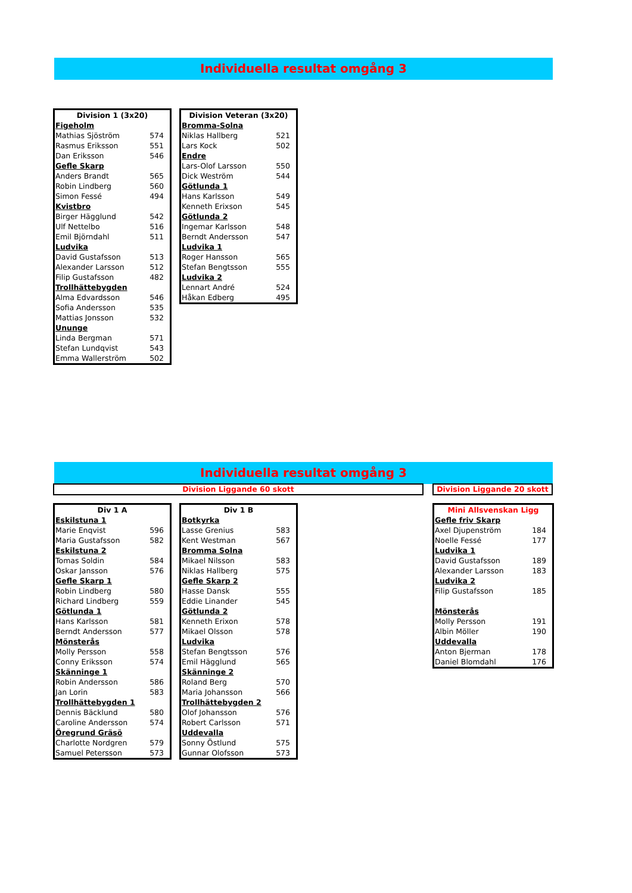Individuella resultat omgång 3
| Division 1 (3x20) | |
| --- | --- |
| Figeholm | |
| Mathias Sjöström | 574 |
| Rasmus Eriksson | 551 |
| Dan Eriksson | 546 |
| Gefle Skarp | |
| Anders Brandt | 565 |
| Robin Lindberg | 560 |
| Simon Fessé | 494 |
| Kvistbro | |
| Birger Hägglund | 542 |
| Ulf Nettelbo | 516 |
| Emil Björndahl | 511 |
| Ludvika | |
| David Gustafsson | 513 |
| Alexander Larsson | 512 |
| Filip Gustafsson | 482 |
| Trollhättebygden | |
| Alma Edvardsson | 546 |
| Sofia Andersson | 535 |
| Mattias Jonsson | 532 |
| Ununge | |
| Linda Bergman | 571 |
| Stefan Lundqvist | 543 |
| Emma Wallerström | 502 |
| Division Veteran (3x20) | |
| --- | --- |
| Bromma-Solna | |
| Niklas Hallberg | 521 |
| Lars Kock | 502 |
| Endre | |
| Lars-Olof Larsson | 550 |
| Dick Weström | 544 |
| Götlunda 1 | |
| Hans Karlsson | 549 |
| Kenneth Erixson | 545 |
| Götlunda 2 | |
| Ingemar Karlsson | 548 |
| Berndt Andersson | 547 |
| Ludvika 1 | |
| Roger Hansson | 565 |
| Stefan Bengtsson | 555 |
| Ludvika 2 | |
| Lennart André | 524 |
| Håkan Edberg | 495 |
Individuella resultat omgång 3
Division Liggande 60 skott Division Liggande 20 skott
| Div 1 A | |
| --- | --- |
| Eskilstuna 1 | |
| Marie Enqvist | 596 |
| Maria Gustafsson | 582 |
| Eskilstuna 2 | |
| Tomas Soldin | 584 |
| Oskar Jansson | 576 |
| Gefle Skarp 1 | |
| Robin Lindberg | 580 |
| Richard Lindberg | 559 |
| Götlunda 1 | |
| Hans Karlsson | 581 |
| Berndt Andersson | 577 |
| Mönsterås | |
| Molly Persson | 558 |
| Conny Eriksson | 574 |
| Skänninge 1 | |
| Robin Andersson | 586 |
| Jan Lorin | 583 |
| Trollhättebygden 1 | |
| Dennis Bäcklund | 580 |
| Caroline Andersson | 574 |
| Öregrund Gräsö | |
| Charlotte Nordgren | 579 |
| Samuel Petersson | 573 |
| Div 1 B | |
| --- | --- |
| Botkyrka | |
| Lasse Grenius | 583 |
| Kent Westman | 567 |
| Bromma Solna | |
| Mikael Nilsson | 583 |
| Niklas Hallberg | 575 |
| Gefle Skarp 2 | |
| Hasse Dansk | 555 |
| Eddie Linander | 545 |
| Götlunda 2 | |
| Kenneth Erixon | 578 |
| Mikael Olsson | 578 |
| Ludvika | |
| Stefan Bengtsson | 576 |
| Emil Hägglund | 565 |
| Skänninge 2 | |
| Roland Berg | 570 |
| Maria Johansson | 566 |
| Trollhättebygden 2 | |
| Olof Johansson | 576 |
| Robert Carlsson | 571 |
| Uddevalla | |
| Sonny Östlund | 575 |
| Gunnar Olofsson | 573 |
| Mini Allsvenskan Ligg | |
| --- | --- |
| Gefle friv Skarp | |
| Axel Djupenström | 184 |
| Noelle Fessé | 177 |
| Ludvika 1 | |
| David Gustafsson | 189 |
| Alexander Larsson | 183 |
| Ludvika 2 | |
| Filip Gustafsson | 185 |
| Mönsterås | |
| Molly Persson | 191 |
| Albin Möller | 190 |
| Uddevalla | |
| Anton Bjerman | 178 |
| Daniel Blomdahl | 176 |